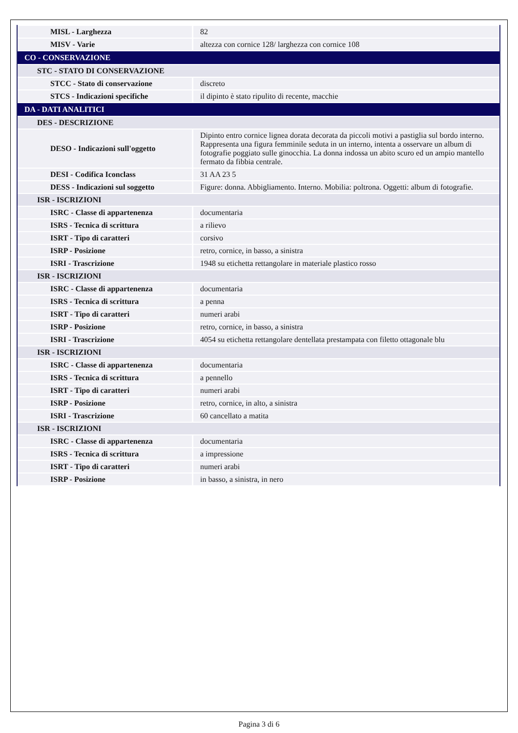| MISL - Larghezza | 82 |
| MISV - Varie | altezza con cornice 128/ larghezza con cornice 108 |
| CO - CONSERVAZIONE | |
| STC - STATO DI CONSERVAZIONE | |
| STCC - Stato di conservazione | discreto |
| STCS - Indicazioni specifiche | il dipinto è stato ripulito di recente, macchie |
| DA - DATI ANALITICI | |
| DES - DESCRIZIONE | |
| DESO - Indicazioni sull'oggetto | Dipinto entro cornice lignea dorata decorata da piccoli motivi a pastiglia sul bordo interno. Rappresenta una figura femminile seduta in un interno, intenta a osservare un album di fotografie poggiato sulle ginocchia. La donna indossa un abito scuro ed un ampio mantello fermato da fibbia centrale. |
| DESI - Codifica Iconclass | 31 AA 23 5 |
| DESS - Indicazioni sul soggetto | Figure: donna. Abbigliamento. Interno. Mobilia: poltrona. Oggetti: album di fotografie. |
| ISR - ISCRIZIONI | |
| ISRC - Classe di appartenenza | documentaria |
| ISRS - Tecnica di scrittura | a rilievo |
| ISRT - Tipo di caratteri | corsivo |
| ISRP - Posizione | retro, cornice, in basso, a sinistra |
| ISRI - Trascrizione | 1948 su etichetta rettangolare in materiale plastico rosso |
| ISR - ISCRIZIONI | |
| ISRC - Classe di appartenenza | documentaria |
| ISRS - Tecnica di scrittura | a penna |
| ISRT - Tipo di caratteri | numeri arabi |
| ISRP - Posizione | retro, cornice, in basso, a sinistra |
| ISRI - Trascrizione | 4054 su etichetta rettangolare dentellata prestampata con filetto ottagonale blu |
| ISR - ISCRIZIONI | |
| ISRC - Classe di appartenenza | documentaria |
| ISRS - Tecnica di scrittura | a pennello |
| ISRT - Tipo di caratteri | numeri arabi |
| ISRP - Posizione | retro, cornice, in alto, a sinistra |
| ISRI - Trascrizione | 60 cancellato a matita |
| ISR - ISCRIZIONI | |
| ISRC - Classe di appartenenza | documentaria |
| ISRS - Tecnica di scrittura | a impressione |
| ISRT - Tipo di caratteri | numeri arabi |
| ISRP - Posizione | in basso, a sinistra, in nero |
Pagina 3 di 6